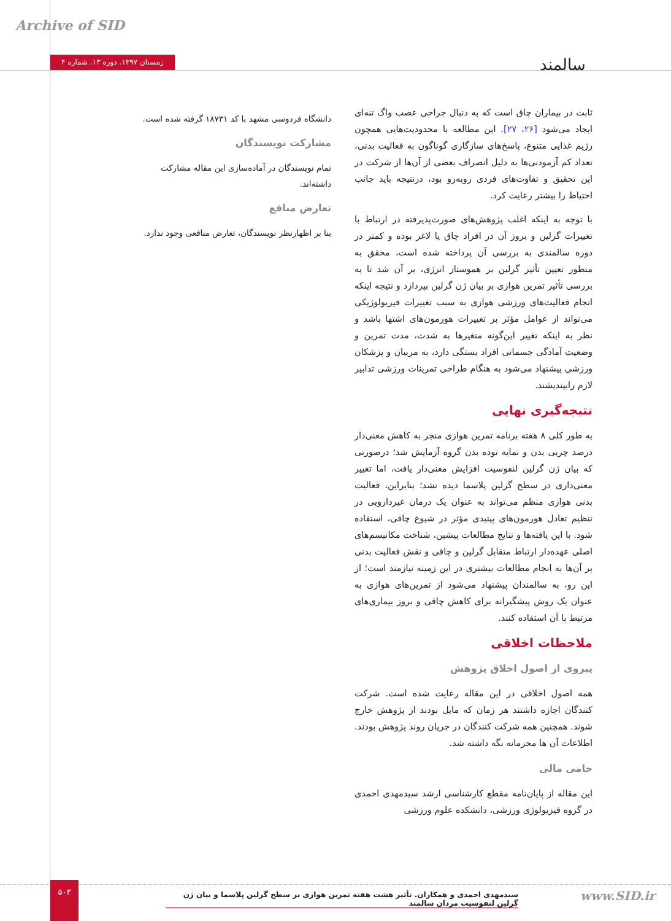Archive of SID
زمستان ۱۳۹۷. دوره ۱۳. شماره ۴
سالمند
ثابت در بیماران چاق است که به دنبال جراحی عصب واگ تنه‌ای ایجاد می‌شود [۲۶، ۲۷]. این مطالعه با محدودیت‌هایی همچون رژیم غذایی متنوع، پاسخ‌های سازگاری گوناگون به فعالیت بدنی، تعداد کم آزمودنی‌ها به دلیل انصراف بعضی از آن‌ها از شرکت در این تحقیق و تفاوت‌های فردی روبه‌رو بود، درنتیجه باید جانب احتیاط را بیشتر رعایت کرد.
با توجه به اینکه اغلب پژوهش‌های صورت‌پذیرفته در ارتباط با تغییرات گرلین و بروز آن در افراد چاق یا لاغر بوده و کمتر در دوره سالمندی به بررسی آن پرداخته شده است، محقق به منظور تعیین تأثیر گرلین بر هموستاز انرژی، بر آن شد تا به بررسی تأثیر تمرین هوازی بر بیان ژن گرلین بپردازد و نتیجه اینکه انجام فعالیت‌های ورزشی هوازی به سبب تغییرات فیزیولوژیکی می‌تواند از عوامل مؤثر بر تغییرات هورمون‌های اشتها باشد و نظر به اینکه تغییر این‌گونه متغیرها به شدت، مدت تمرین و وضعیت آمادگی جسمانی افراد بستگی دارد، به مربیان و پزشکان ورزشی پیشنهاد می‌شود به هنگام طراحی تمرینات ورزشی تدابیر لازم رابیندیشند.
نتیجه‌گیری نهایی
به طور کلی ۸ هفته برنامه تمرین هوازی منجر به کاهش معنی‌دار درصد چربی بدن و نمایه توده بدن گروه آزمایش شد؛ درصورتی که بیان ژن گرلین لنفوسیت افزایش معنی‌دار یافت، اما تغییر معنی‌داری در سطح گرلین پلاسما دیده نشد؛ بنابراین، فعالیت بدنی هوازی منظم می‌تواند به عنوان یک درمان غیردارویی در تنظیم تعادل هورمون‌های پپتیدی مؤثر در شیوع چاقی، استفاده شود. با این یافته‌ها و نتایج مطالعات پیشین، شناخت مکانیسم‌های اصلی عهده‌دار ارتباط متقابل گرلین و چاقی و نقش فعالیت بدنی بر آن‌ها به انجام مطالعات بیشتری در این زمینه نیازمند است؛ از این رو، به سالمندان پیشنهاد می‌شود از تمرین‌های هوازی به عنوان یک روش پیشگیرانه برای کاهش چاقی و بروز بیماری‌های مرتبط با آن استفاده کنند.
ملاحظات اخلاقی
پیروی از اصول اخلاق پژوهش
همه اصول اخلاقی در این مقاله رعایت شده است. شرکت کنندگان اجازه داشتند هر زمان که مایل بودند از پژوهش خارج شوند. همچنین همه شرکت کنندگان در جریان روند پژوهش بودند. اطلاعات آن ها محرمانه نگه داشته شد.
حامی مالی
این مقاله از پایان‌نامه مقطع کارشناسی ارشد سیدمهدی احمدی در گروه فیزیولوژی ورزشی، دانشکده علوم ورزشی
دانشگاه فردوسی مشهد با کد ۱۸۷۳۱ گرفته شده است.
مشارکت نویسندگان
تمام نویسندگان در آماده‌سازی این مقاله مشارکت داشته‌اند.
تعارض منافع
بنا بر اظهارنظر نویسندگان، تعارض منافعی وجود ندارد.
۵۰۳
سیدمهدی احمدی و همکاران. تأثیر هشت هفته تمرین هوازی بر سطح گرلین پلاسما و بیان ژن گرلین لنفوسیت مردان سالمند
www.SID.ir